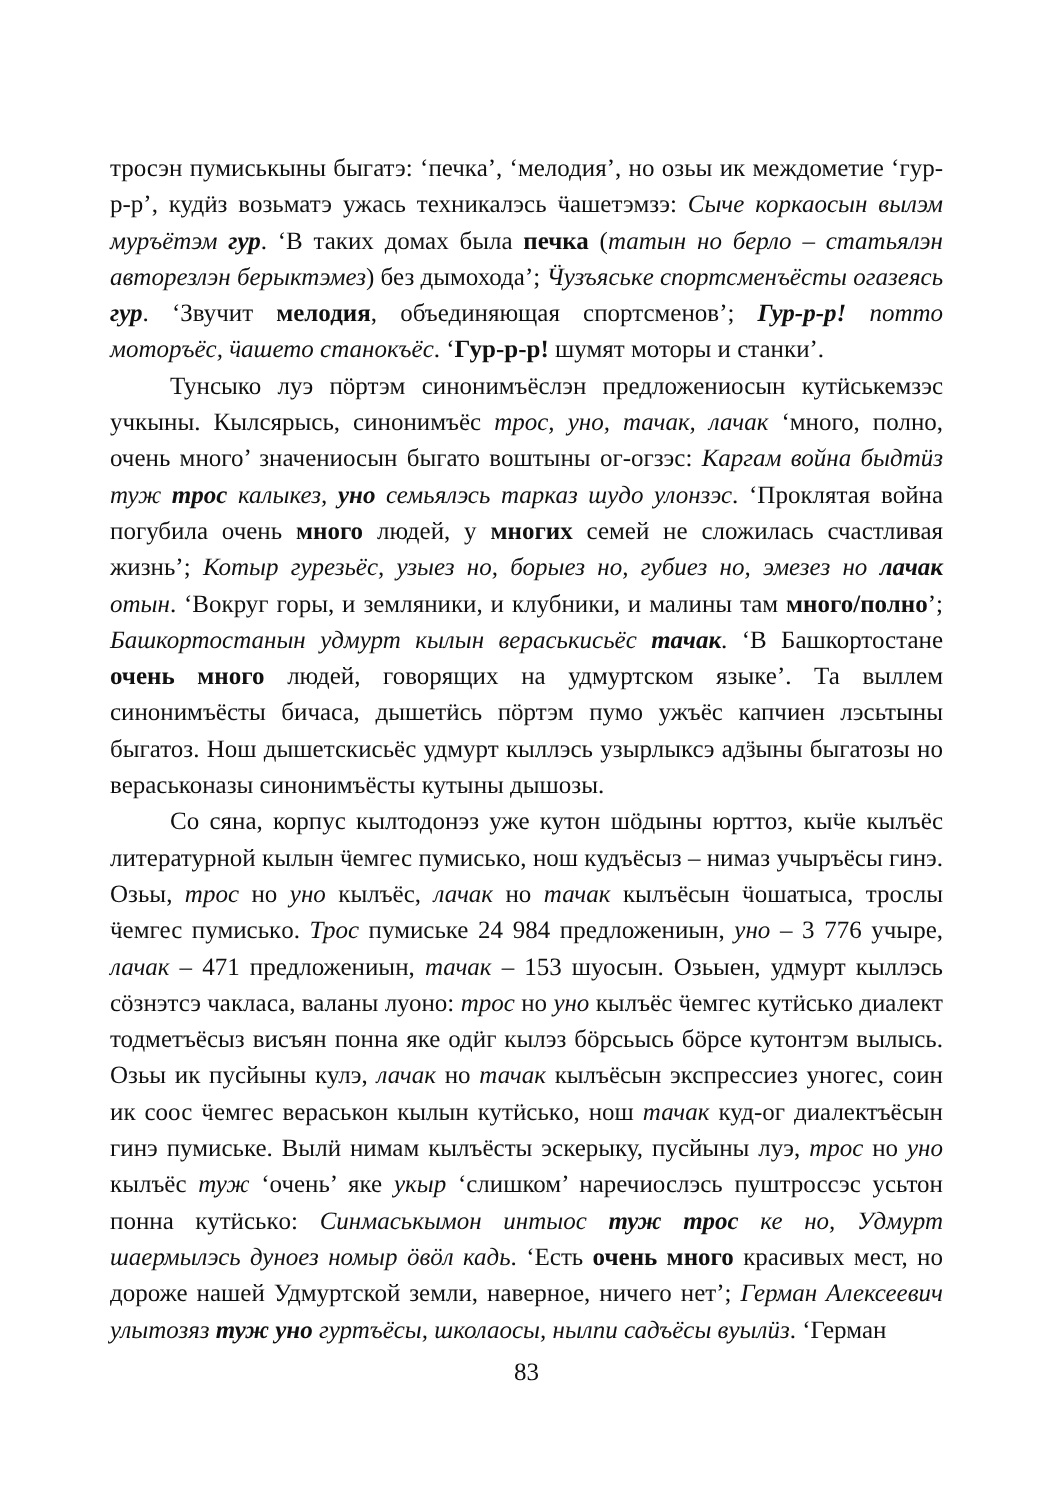тросэн пумиськыны быгатэ: ‘печка’, ‘мелодия’, но озьы ик междометие ‘гур-р-р’, кудӥз возьматэ ужась техникалэсь ӵашетэмзэ: Сыче коркаосын вылэм муръётэм гур. ‘В таких домах была печка (татын но берло – статьялэн авторезлэн берыктэмез) без дымохода’; Ӵузъяськe спортсменъёсты огазеясь гур. ‘Звучит мелодия, объединяющая спортсменов’; Гур-р-р! потто моторъёс, ӵашето станокъёс. ‘Гур-р-р! шумят моторы и станки’.
Тунсыко луэ пӧртэм синонимъёслэн предложениосын кутӥськемзэс учкыны. Кылсярысь, синонимъёс трос, уно, тачак, лачак ‘много, полно, очень много’ значениосын быгато воштыны ог-огзэс: Каргам война быдтӥз туж трос калыкез, уно семьялэсь тарказ шудо улонзэс. ‘Проклятая война погубила очень много людей, у многих семей не сложилась счастливая жизнь’; Котыр гурезьёс, узыез но, борыез но, губиез но, эмезез но лачак отын. ‘Вокруг горы, и земляники, и клубники, и малины там много/полно’; Башкортостанын удмурт кылын вераськисьёс тачак. ‘В Башкортостане очень много людей, говорящих на удмуртском языке’. Та выллем синонимъёсты бичаса, дышетӥсь пӧртэм пумо ужъёс капчиен лэсьтыны быгатоз. Нош дышетскисьёс удмурт кыллэсь узырлыксэ адӟыны быгатозы но вераськоназы синонимъёсты кутыны дышозы.
Со сяна, корпус кылтодонэз уже кутон шӧдыны юрттоз, кыӵе кылъёс литературной кылын ӵемгес пумиськo, нош кудъёсыз – нимаз учыръёсы гинэ. Озьы, трос но уно кылъёс, лачак но тачак кылъёсын ӵошатыса, трослы ӵемгес пумиськo. Трос пумиське 24 984 предложениын, уно – 3 776 учыре, лачак – 471 предложениын, тачак – 153 шуосын. Озьыен, удмурт кыллэсь сӧзнэтсэ чакласа, валаны луоно: трос но уно кылъёс ӵемгес кутӥськo диалект тодметъёсыз висъян понна яке одӥг кылэз бӧрсьысь бӧрсе кутонтэм вылысь. Озьы ик пусйыны кулэ, лачак но тачак кылъёсын экспрессиез уногес, соин ик соос ӵемгес вераськон кылын кутӥськo, нош тачак куд-ог диалектъёсын гинэ пумиське. Вылӥ нимам кылъёсты эскерыку, пусйыны луэ, трос но уно кылъёс туж ‘очень’ яке укыр ‘слишком’ наречиослэсь пуштроссэс усьтон понна кутӥськo: Синмаськымон интыос туж трос ке но, Удмурт шаермылэсь дуноез номыр ӧвӧл кадь. ‘Есть очень много красивых мест, но дороже нашей Удмуртской земли, наверное, ничего нет’; Герман Алексеевич улытозяз туж уно гуртъёсы, школаосы, нылпи садъёсы вуылӥз. ‘Герман
83